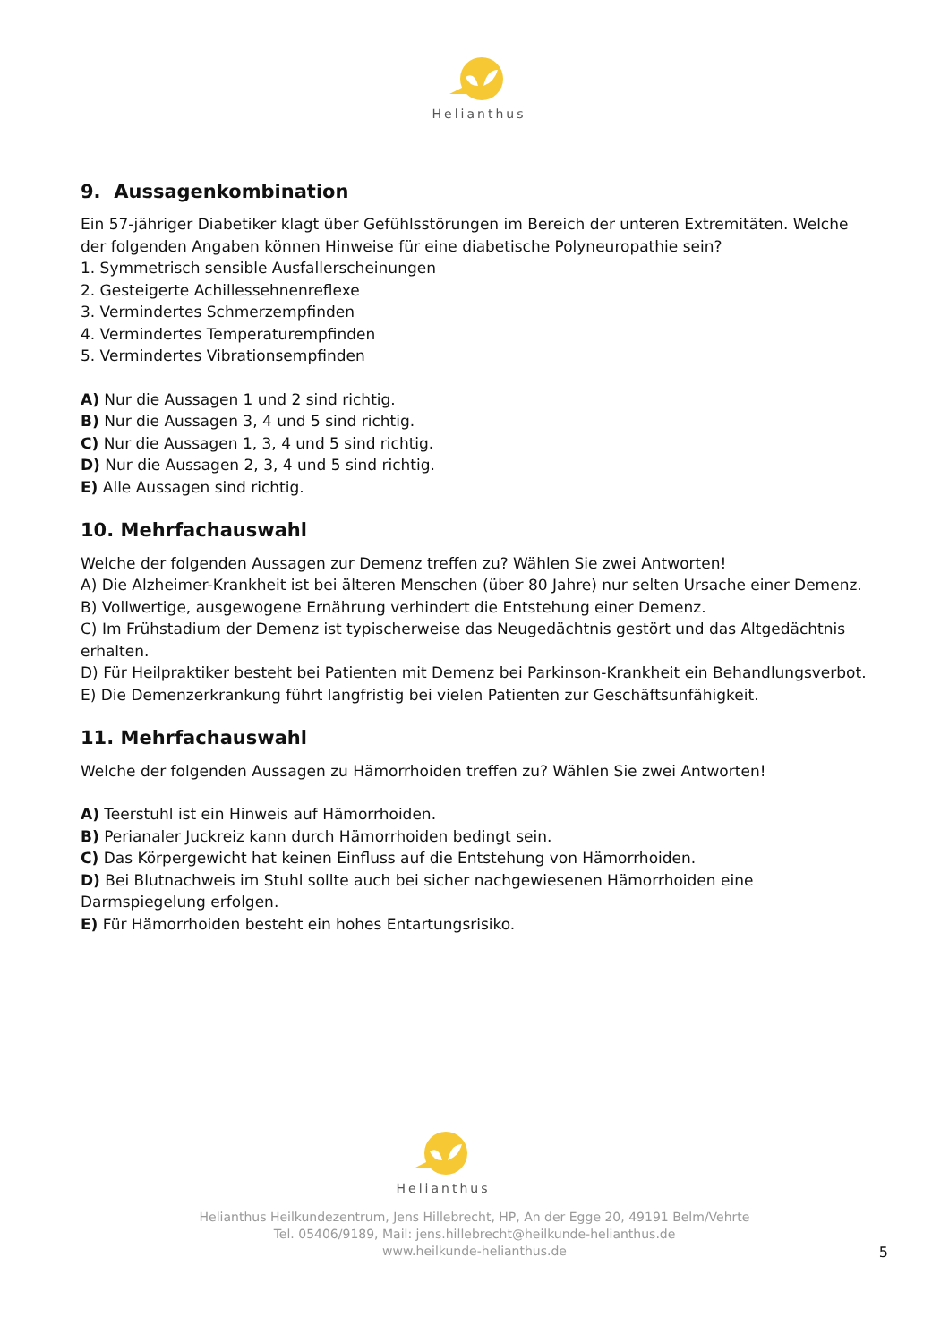Helianthus
9. Aussagenkombination
Ein 57-jähriger Diabetiker klagt über Gefühlsstörungen im Bereich der unteren Extremitäten. Welche der folgenden Angaben können Hinweise für eine diabetische Polyneuropathie sein?
1. Symmetrisch sensible Ausfallerscheinungen
2. Gesteigerte Achillessehnenreflexe
3. Vermindertes Schmerzempfinden
4. Vermindertes Temperaturempfinden
5. Vermindertes Vibrationsempfinden
A) Nur die Aussagen 1 und 2 sind richtig.
B) Nur die Aussagen 3, 4 und 5 sind richtig.
C) Nur die Aussagen 1, 3, 4 und 5 sind richtig.
D) Nur die Aussagen 2, 3, 4 und 5 sind richtig.
E) Alle Aussagen sind richtig.
10. Mehrfachauswahl
Welche der folgenden Aussagen zur Demenz treffen zu? Wählen Sie zwei Antworten!
A) Die Alzheimer-Krankheit ist bei älteren Menschen (über 80 Jahre) nur selten Ursache einer Demenz.
B) Vollwertige, ausgewogene Ernährung verhindert die Entstehung einer Demenz.
C) Im Frühstadium der Demenz ist typischerweise das Neugedächtnis gestört und das Altgedächtnis erhalten.
D) Für Heilpraktiker besteht bei Patienten mit Demenz bei Parkinson-Krankheit ein Behandlungsverbot.
E) Die Demenzerkrankung führt langfristig bei vielen Patienten zur Geschäftsunfähigkeit.
11. Mehrfachauswahl
Welche der folgenden Aussagen zu Hämorrhoiden treffen zu? Wählen Sie zwei Antworten!
A) Teerstuhl ist ein Hinweis auf Hämorrhoiden.
B) Perianaler Juckreiz kann durch Hämorrhoiden bedingt sein.
C) Das Körpergewicht hat keinen Einfluss auf die Entstehung von Hämorrhoiden.
D) Bei Blutnachweis im Stuhl sollte auch bei sicher nachgewiesenen Hämorrhoiden eine Darmspiegelung erfolgen.
E) Für Hämorrhoiden besteht ein hohes Entartungsrisiko.
Helianthus
Helianthus Heilkundezentrum, Jens Hillebrecht, HP, An der Egge 20, 49191 Belm/Vehrte
Tel. 05406/9189, Mail: jens.hillebrecht@heilkunde-helianthus.de
www.heilkunde-helianthus.de
5